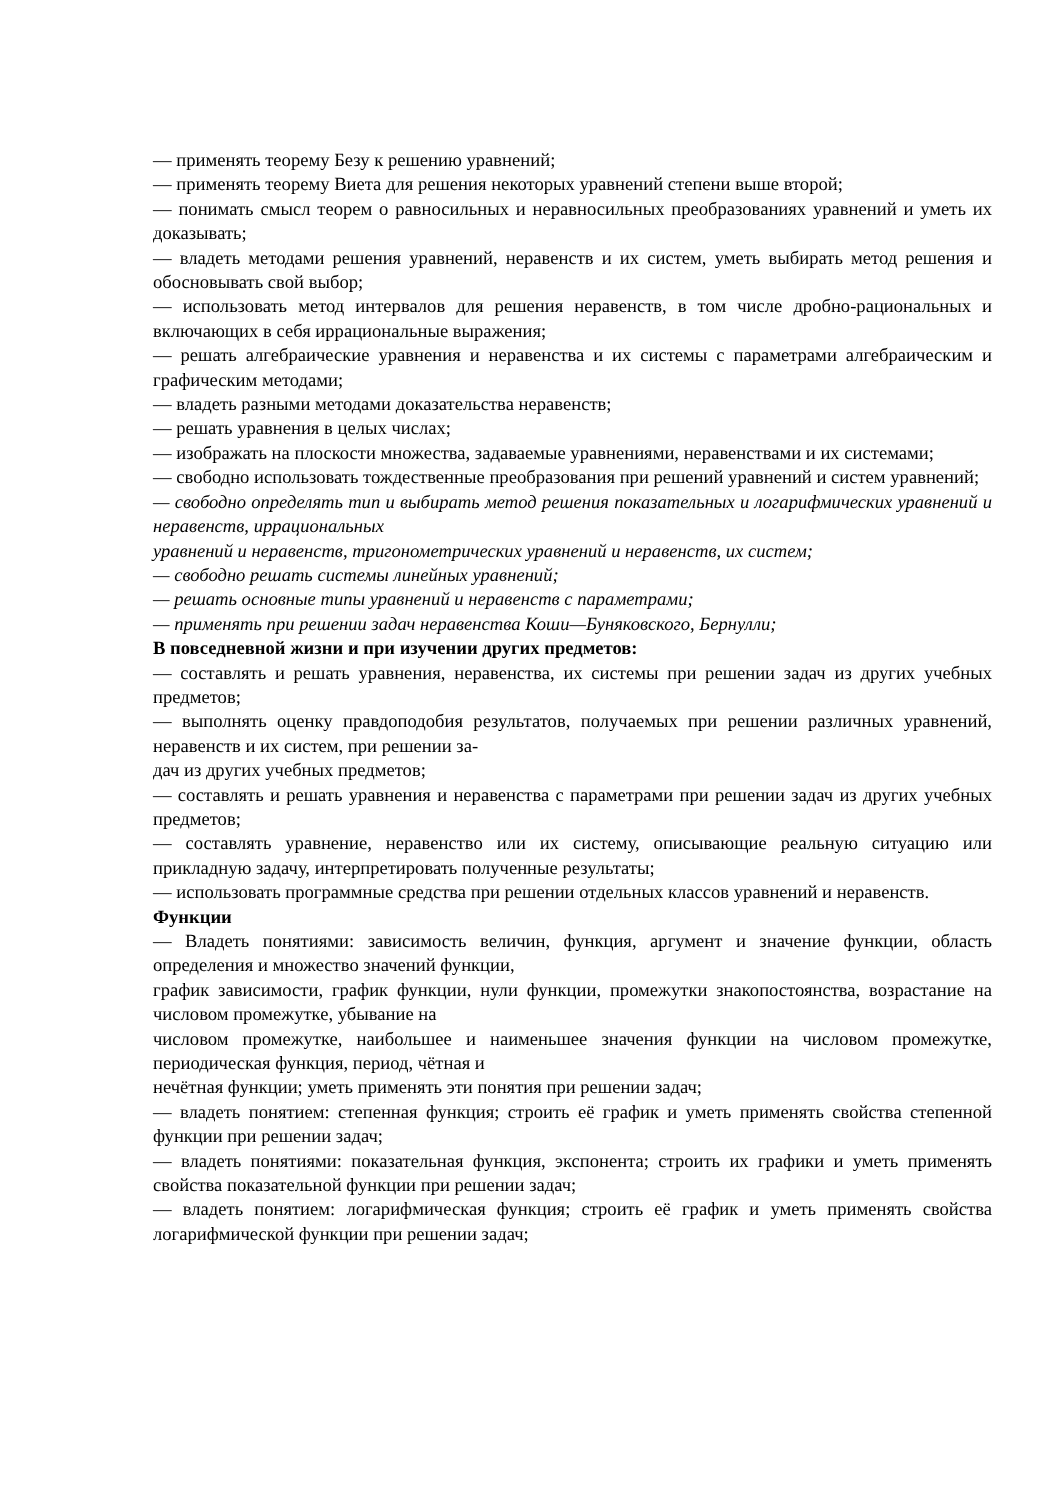— применять теорему Безу к решению уравнений;
— применять теорему Виета для решения некоторых уравнений степени выше второй;
— понимать смысл теорем о равносильных и неравносильных преобразованиях уравнений и уметь их доказывать;
— владеть методами решения уравнений, неравенств и их систем, уметь выбирать метод решения и обосновывать свой выбор;
— использовать метод интервалов для решения неравенств, в том числе дробно-рациональных и включающих в себя иррациональные выражения;
— решать алгебраические уравнения и неравенства и их системы с параметрами алгебраическим и графическим методами;
— владеть разными методами доказательства неравенств;
— решать уравнения в целых числах;
— изображать на плоскости множества, задаваемые уравнениями, неравенствами и их системами;
— свободно использовать тождественные преобразования при решений уравнений и систем уравнений;
— свободно определять тип и выбирать метод решения показательных и логарифмических уравнений и неравенств, иррациональных
уравнений и неравенств, тригонометрических уравнений и неравенств, их систем;
— свободно решать системы линейных уравнений;
— решать основные типы уравнений и неравенств с параметрами;
— применять при решении задач неравенства Коши—Буняковского, Бернулли;
В повседневной жизни и при изучении других предметов:
— составлять и решать уравнения, неравенства, их системы при решении задач из других учебных предметов;
— выполнять оценку правдоподобия результатов, получаемых при решении различных уравнений, неравенств и их систем, при решении за-
дач из других учебных предметов;
— составлять и решать уравнения и неравенства с параметрами при решении задач из других учебных предметов;
— составлять уравнение, неравенство или их систему, описывающие реальную ситуацию или прикладную задачу, интерпретировать полученные результаты;
— использовать программные средства при решении отдельных классов уравнений и неравенств.
Функции
— Владеть понятиями: зависимость величин, функция, аргумент и значение функции, область определения и множество значений функции,
график зависимости, график функции, нули функции, промежутки знакопостоянства, возрастание на числовом промежутке, убывание на
числовом промежутке, наибольшее и наименьшее значения функции на числовом промежутке, периодическая функция, период, чётная и
нечётная функции; уметь применять эти понятия при решении задач;
— владеть понятием: степенная функция; строить её график и уметь применять свойства степенной функции при решении задач;
— владеть понятиями: показательная функция, экспонента; строить их графики и уметь применять свойства показательной функции при решении задач;
— владеть понятием: логарифмическая функция; строить её график и уметь применять свойства логарифмической функции при решении задач;